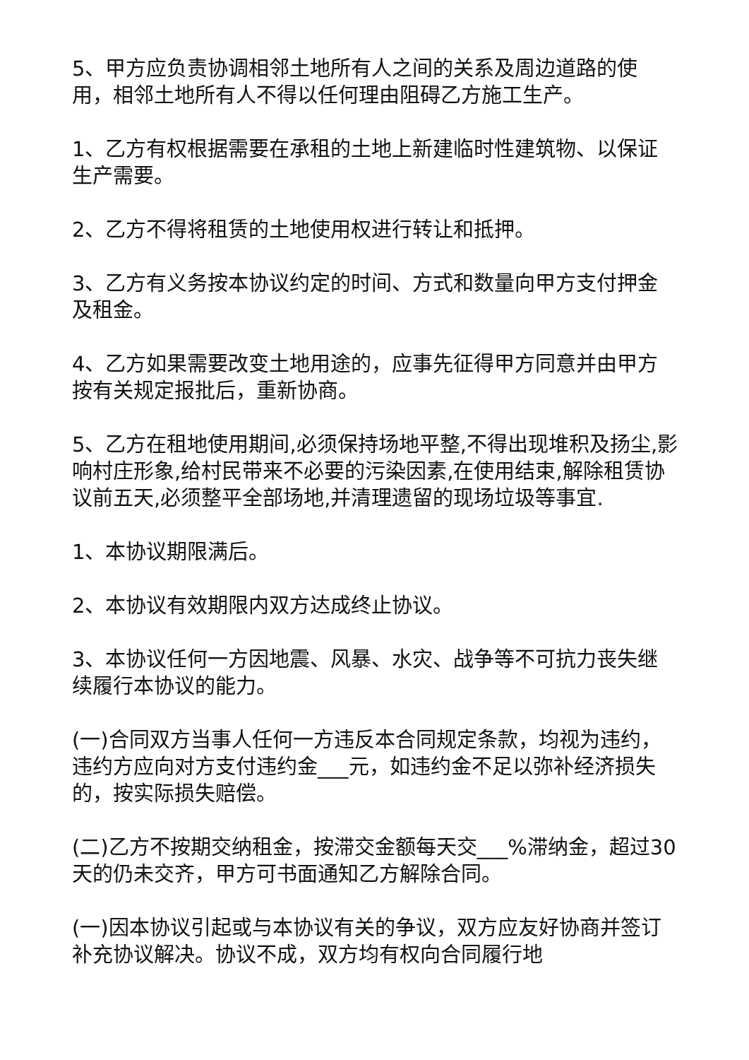5、甲方应负责协调相邻土地所有人之间的关系及周边道路的使用，相邻土地所有人不得以任何理由阻碍乙方施工生产。
1、乙方有权根据需要在承租的土地上新建临时性建筑物、以保证生产需要。
2、乙方不得将租赁的土地使用权进行转让和抵押。
3、乙方有义务按本协议约定的时间、方式和数量向甲方支付押金及租金。
4、乙方如果需要改变土地用途的，应事先征得甲方同意并由甲方按有关规定报批后，重新协商。
5、乙方在租地使用期间,必须保持场地平整,不得出现堆积及扬尘,影响村庄形象,给村民带来不必要的污染因素,在使用结束,解除租赁协议前五天,必须整平全部场地,并清理遗留的现场垃圾等事宜.
1、本协议期限满后。
2、本协议有效期限内双方达成终止协议。
3、本协议任何一方因地震、风暴、水灾、战争等不可抗力丧失继续履行本协议的能力。
(一)合同双方当事人任何一方违反本合同规定条款，均视为违约，违约方应向对方支付违约金___元，如违约金不足以弥补经济损失的，按实际损失赔偿。
(二)乙方不按期交纳租金，按滞交金额每天交___%滞纳金，超过30天的仍未交齐，甲方可书面通知乙方解除合同。
(一)因本协议引起或与本协议有关的争议，双方应友好协商并签订补充协议解决。协议不成，双方均有权向合同履行地